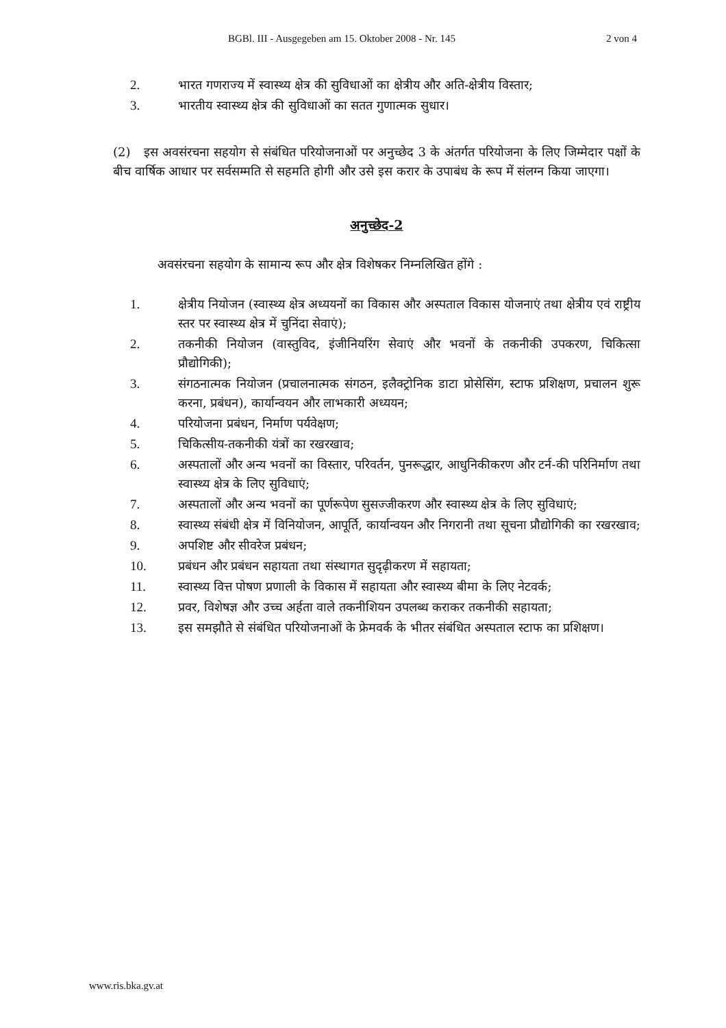BGBl. III - Ausgegeben am 15. Oktober 2008 - Nr. 145 2 von 4
2. भारत गणराज्य में स्वास्थ्य क्षेत्र की सुविधाओं का क्षेत्रीय और अति-क्षेत्रीय विस्तार;
3. भारतीय स्वास्थ्य क्षेत्र की सुविधाओं का सतत गुणात्मक सुधार।
(2) इस अवसंरचना सहयोग से संबंधित परियोजनाओं पर अनुच्छेद 3 के अंतर्गत परियोजना के लिए जिम्मेदार पक्षों के बीच वार्षिक आधार पर सर्वसम्मति से सहमति होगी और उसे इस करार के उपाबंध के रूप में संलग्न किया जाएगा।
अनुच्छेद-2
अवसंरचना सहयोग के सामान्य रूप और क्षेत्र विशेषकर निम्नलिखित होंगे :
1. क्षेत्रीय नियोजन (स्वास्थ्य क्षेत्र अध्ययनों का विकास और अस्पताल विकास योजनाएं तथा क्षेत्रीय एवं राष्ट्रीय स्तर पर स्वास्थ्य क्षेत्र में चुनिंदा सेवाएं);
2. तकनीकी नियोजन (वास्तुविद, इंजीनियरिंग सेवाएं और भवनों के तकनीकी उपकरण, चिकित्सा प्रौद्योगिकी);
3. संगठनात्मक नियोजन (प्रचालनात्मक संगठन, इलैक्ट्रोनिक डाटा प्रोसेसिंग, स्टाफ प्रशिक्षण, प्रचालन शुरू करना, प्रबंधन), कार्यान्वयन और लाभकारी अध्ययन;
4. परियोजना प्रबंधन, निर्माण पर्यवेक्षण;
5. चिकित्सीय-तकनीकी यंत्रों का रखरखाव;
6. अस्पतालों और अन्य भवनों का विस्तार, परिवर्तन, पुनरूद्धार, आधुनिकीकरण और टर्न-की परिनिर्माण तथा स्वास्थ्य क्षेत्र के लिए सुविधाएं;
7. अस्पतालों और अन्य भवनों का पूर्णरूपेण सुसज्जीकरण और स्वास्थ्य क्षेत्र के लिए सुविधाएं;
8. स्वास्थ्य संबंधी क्षेत्र में विनियोजन, आपूर्ति, कार्यान्वयन और निगरानी तथा सूचना प्रौद्योगिकी का रखरखाव;
9. अपशिष्ट और सीवरेज प्रबंधन;
10. प्रबंधन और प्रबंधन सहायता तथा संस्थागत सुदृढ़ीकरण में सहायता;
11. स्वास्थ्य वित्त पोषण प्रणाली के विकास में सहायता और स्वास्थ्य बीमा के लिए नेटवर्क;
12. प्रवर, विशेषज्ञ और उच्च अर्हता वाले तकनीशियन उपलब्ध कराकर तकनीकी सहायता;
13. इस समझौते से संबंधित परियोजनाओं के फ्रेमवर्क के भीतर संबंधित अस्पताल स्टाफ का प्रशिक्षण।
www.ris.bka.gv.at